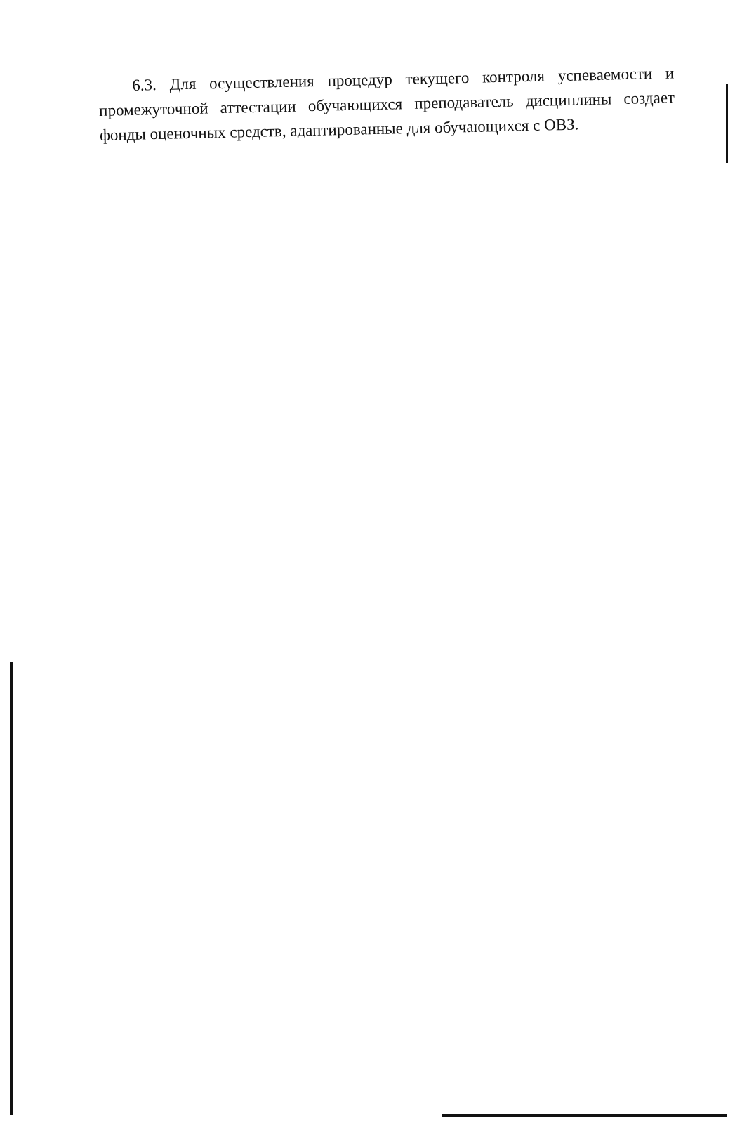6.3. Для осуществления процедур текущего контроля успеваемости и промежуточной аттестации обучающихся преподаватель дисциплины создает фонды оценочных средств, адаптированные для обучающихся с ОВЗ.